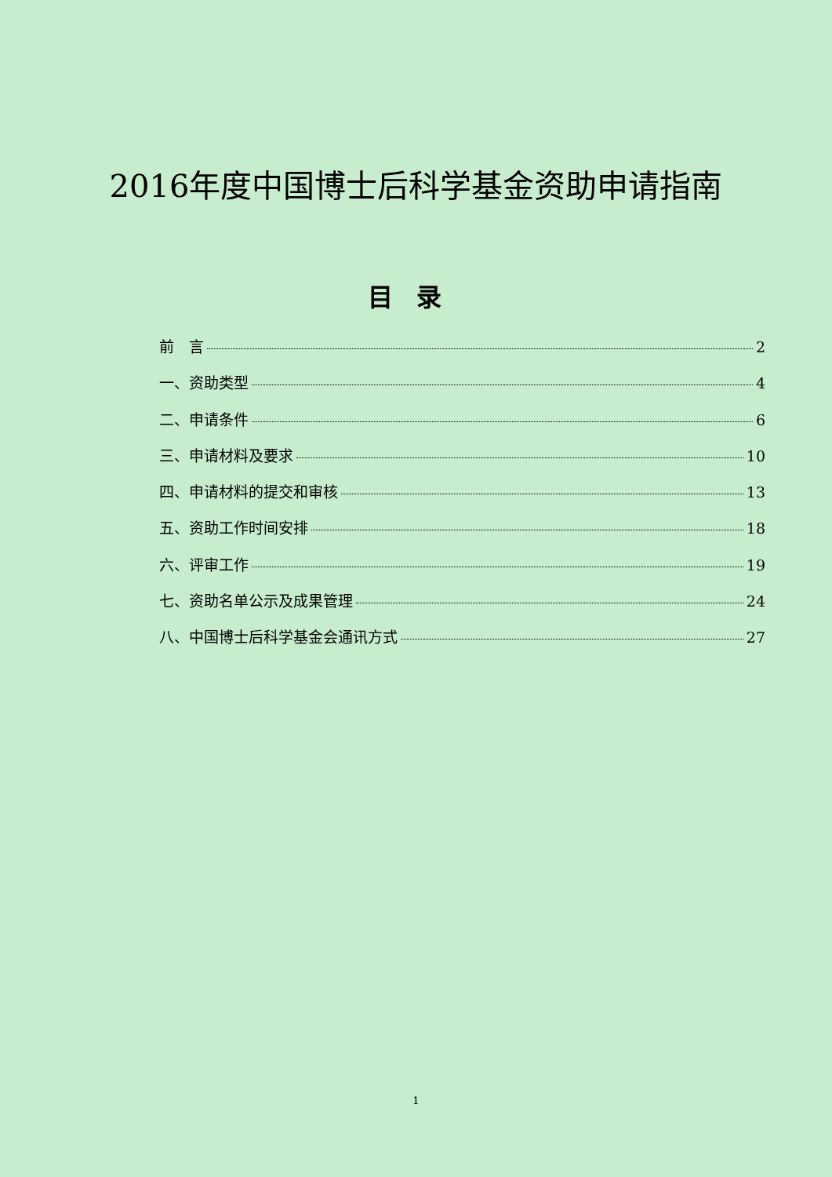2016年度中国博士后科学基金资助申请指南
目录
前　言 2
一、资助类型 4
二、申请条件 6
三、申请材料及要求 10
四、申请材料的提交和审核 13
五、资助工作时间安排 18
六、评审工作 19
七、资助名单公示及成果管理 24
八、中国博士后科学基金会通讯方式 27
1